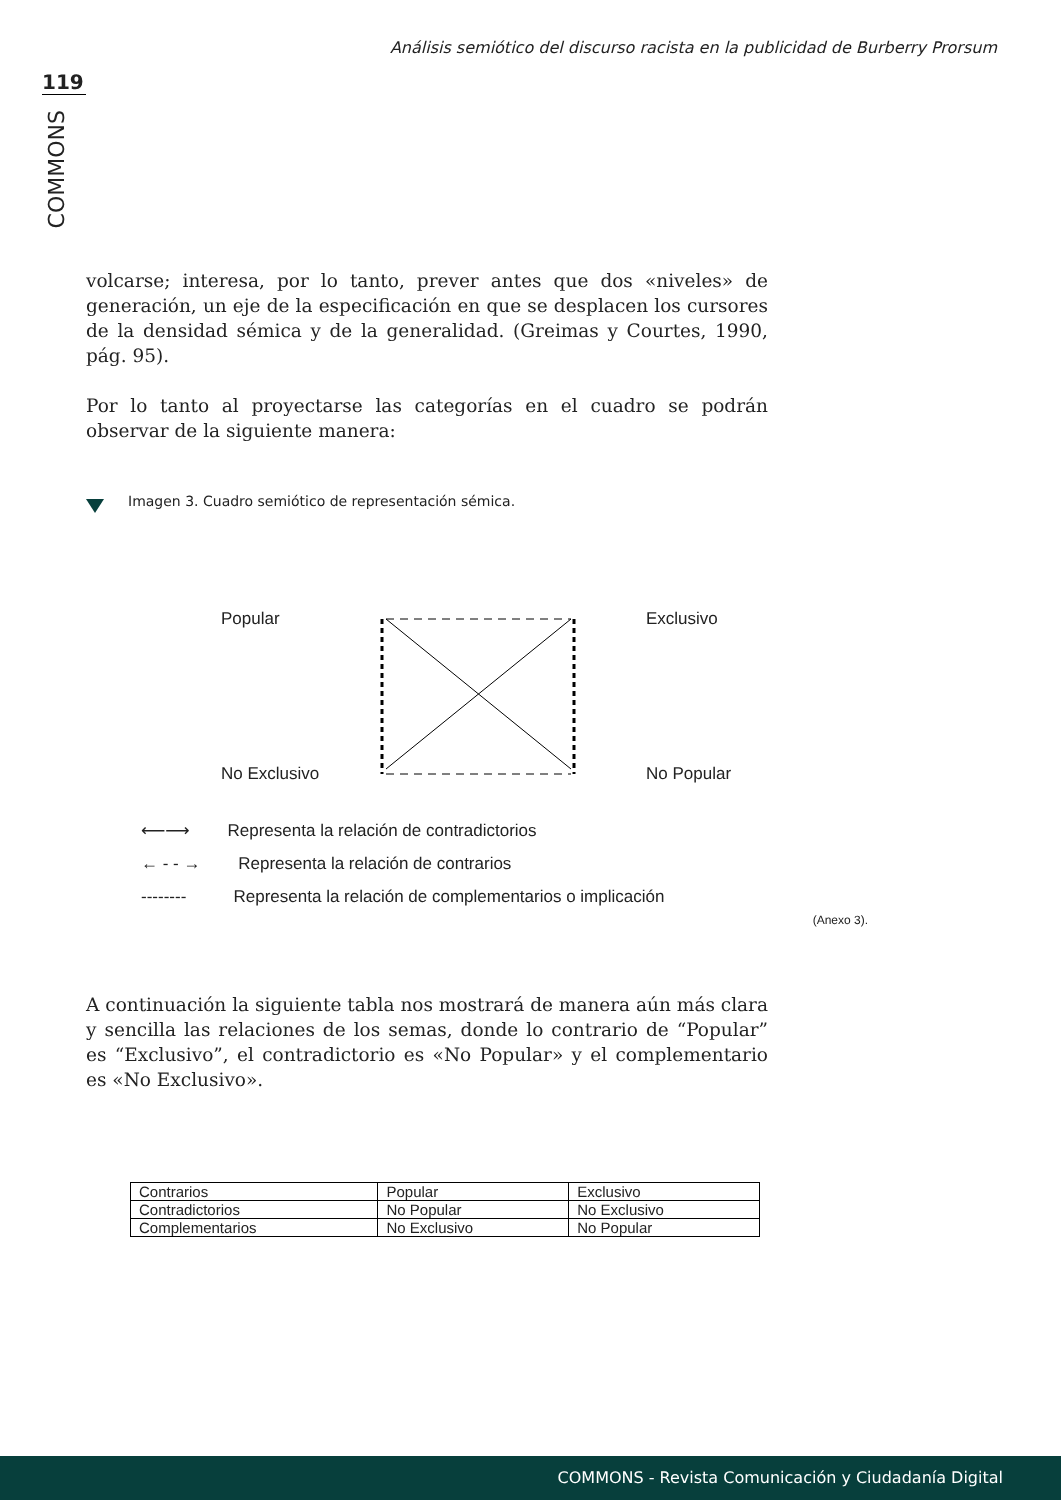Análisis semiótico del discurso racista en la publicidad de Burberry Prorsum
119
COMMONS
volcarse; interesa, por lo tanto, prever antes que dos «niveles» de generación, un eje de la especificación en que se desplacen los cursores de la densidad sémica y de la generalidad. (Greimas y Courtes, 1990, pág. 95).
Por lo tanto al proyectarse las categorías en el cuadro se podrán observar de la siguiente manera:
Imagen 3. Cuadro semiótico de representación sémica.
Popular
No Exclusivo
Exclusivo
No Popular
⟵⟶ Representa la relación de contradictorios
← - - → Representa la relación de contrarios
-------- Representa la relación de complementarios o implicación
(Anexo 3).
A continuación la siguiente tabla nos mostrará de manera aún más clara y sencilla las relaciones de los semas, donde lo contrario de “Popular” es “Exclusivo”, el contradictorio es «No Popular» y el complementario es «No Exclusivo».
| Contrarios | Popular | Exclusivo |
| Contradictorios | No Popular | No Exclusivo |
| Complementarios | No Exclusivo | No Popular |
COMMONS - Revista Comunicación y Ciudadanía Digital